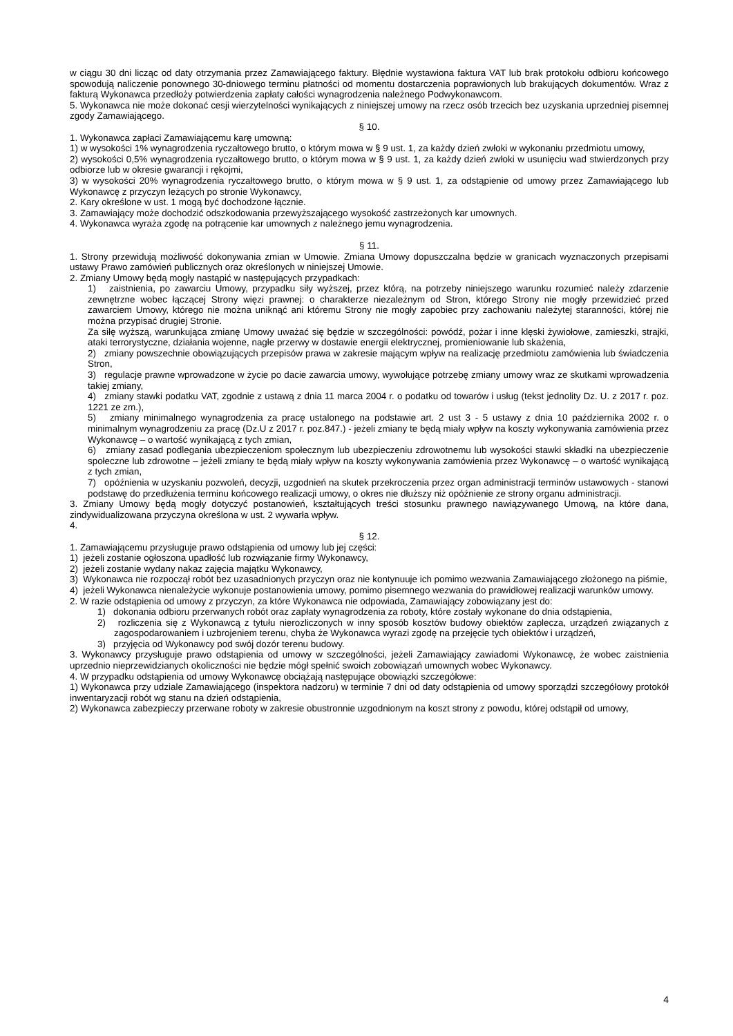w ciągu 30 dni licząc od daty otrzymania przez Zamawiającego faktury. Błędnie wystawiona faktura VAT lub brak protokołu odbioru końcowego spowodują naliczenie ponownego 30-dniowego terminu płatności od momentu dostarczenia poprawionych lub brakujących dokumentów. Wraz z fakturą Wykonawca przedłoży potwierdzenia zapłaty całości wynagrodzenia należnego Podwykonawcom.
5. Wykonawca nie może dokonać cesji wierzytelności wynikających z niniejszej umowy na rzecz osób trzecich bez uzyskania uprzedniej pisemnej zgody Zamawiającego.
§ 10.
1. Wykonawca zapłaci Zamawiającemu karę umowną:
1) w wysokości 1% wynagrodzenia ryczałtowego brutto, o którym mowa w § 9 ust. 1, za każdy dzień zwłoki w wykonaniu przedmiotu umowy,
2) wysokości 0,5% wynagrodzenia ryczałtowego brutto, o którym mowa w § 9 ust. 1, za każdy dzień zwłoki w usunięciu wad stwierdzonych przy odbiorze lub w okresie gwarancji i rękojmi,
3) w wysokości 20% wynagrodzenia ryczałtowego brutto, o którym mowa w § 9 ust. 1, za odstąpienie od umowy przez Zamawiającego lub Wykonawcę z przyczyn leżących po stronie Wykonawcy,
2. Kary określone w ust. 1 mogą być dochodzone łącznie.
3. Zamawiający może dochodzić odszkodowania przewyższającego wysokość zastrzeżonych kar umownych.
4. Wykonawca wyraża zgodę na potrącenie kar umownych z należnego jemu wynagrodzenia.
§ 11.
1. Strony przewidują możliwość dokonywania zmian w Umowie. Zmiana Umowy dopuszczalna będzie w granicach wyznaczonych przepisami ustawy Prawo zamówień publicznych oraz określonych w niniejszej Umowie.
2. Zmiany Umowy będą mogły nastąpić w następujących przypadkach:
1) zaistnienia, po zawarciu Umowy, przypadku siły wyższej, przez którą, na potrzeby niniejszego warunku rozumieć należy zdarzenie zewnętrzne wobec łączącej Strony więzi prawnej: o charakterze niezależnym od Stron, którego Strony nie mogły przewidzieć przed zawarciem Umowy, którego nie można uniknąć ani któremu Strony nie mogły zapobiec przy zachowaniu należytej staranności, której nie można przypisać drugiej Stronie.
Za siłę wyższą, warunkująca zmianę Umowy uważać się będzie w szczególności: powódź, pożar i inne klęski żywiołowe, zamieszki, strajki, ataki terrorystyczne, działania wojenne, nagłe przerwy w dostawie energii elektrycznej, promieniowanie lub skażenia,
2) zmiany powszechnie obowiązujących przepisów prawa w zakresie mającym wpływ na realizację przedmiotu zamówienia lub świadczenia Stron,
3) regulacje prawne wprowadzone w życie po dacie zawarcia umowy, wywołujące potrzebę zmiany umowy wraz ze skutkami wprowadzenia takiej zmiany,
4) zmiany stawki podatku VAT, zgodnie z ustawą z dnia 11 marca 2004 r. o podatku od towarów i usług (tekst jednolity Dz. U. z 2017 r. poz. 1221 ze zm.),
5) zmiany minimalnego wynagrodzenia za pracę ustalonego na podstawie art. 2 ust 3 - 5 ustawy z dnia 10 października 2002 r. o minimalnym wynagrodzeniu za pracę (Dz.U z 2017 r. poz.847.) - jeżeli zmiany te będą miały wpływ na koszty wykonywania zamówienia przez Wykonawcę – o wartość wynikającą z tych zmian,
6) zmiany zasad podlegania ubezpieczeniom społecznym lub ubezpieczeniu zdrowotnemu lub wysokości stawki składki na ubezpieczenie społeczne lub zdrowotne – jeżeli zmiany te będą miały wpływ na koszty wykonywania zamówienia przez Wykonawcę – o wartość wynikającą z tych zmian,
7) opóźnienia w uzyskaniu pozwoleń, decyzji, uzgodnień na skutek przekroczenia przez organ administracji terminów ustawowych - stanowi podstawę do przedłużenia terminu końcowego realizacji umowy, o okres nie dłuższy niż opóźnienie ze strony organu administracji.
3. Zmiany Umowy będą mogły dotyczyć postanowień, kształtujących treści stosunku prawnego nawiązywanego Umową, na które dana, zindywidualizowana przyczyna określona w ust. 2 wywarła wpływ.
4.
§ 12.
1. Zamawiającemu przysługuje prawo odstąpienia od umowy lub jej części:
1) jeżeli zostanie ogłoszona upadłość lub rozwiązanie firmy Wykonawcy,
2) jeżeli zostanie wydany nakaz zajęcia majątku Wykonawcy,
3) Wykonawca nie rozpoczął robót bez uzasadnionych przyczyn oraz nie kontynuuje ich pomimo wezwania Zamawiającego złożonego na piśmie,
4) jeżeli Wykonawca nienależycie wykonuje postanowienia umowy, pomimo pisemnego wezwania do prawidłowej realizacji warunków umowy.
2. W razie odstąpienia od umowy z przyczyn, za które Wykonawca nie odpowiada, Zamawiający zobowiązany jest do:
1) dokonania odbioru przerwanych robót oraz zapłaty wynagrodzenia za roboty, które zostały wykonane do dnia odstąpienia,
2) rozliczenia się z Wykonawcą z tytułu nierozliczonych w inny sposób kosztów budowy obiektów zaplecza, urządzeń związanych z zagospodarowaniem i uzbrojeniem terenu, chyba że Wykonawca wyrazi zgodę na przejęcie tych obiektów i urządzeń,
3) przyjęcia od Wykonawcy pod swój dozór terenu budowy.
3. Wykonawcy przysługuje prawo odstąpienia od umowy w szczególności, jeżeli Zamawiający zawiadomi Wykonawcę, że wobec zaistnienia uprzednio nieprzewidzianych okoliczności nie będzie mógł spełnić swoich zobowiązań umownych wobec Wykonawcy.
4. W przypadku odstąpienia od umowy Wykonawcę obciążają następujące obowiązki szczegółowe:
1) Wykonawca przy udziale Zamawiającego (inspektora nadzoru) w terminie 7 dni od daty odstąpienia od umowy sporządzi szczegółowy protokół inwentaryzacji robót wg stanu na dzień odstąpienia,
2) Wykonawca zabezpieczy przerwane roboty w zakresie obustronnie uzgodnionym na koszt strony z powodu, której odstąpił od umowy,
4